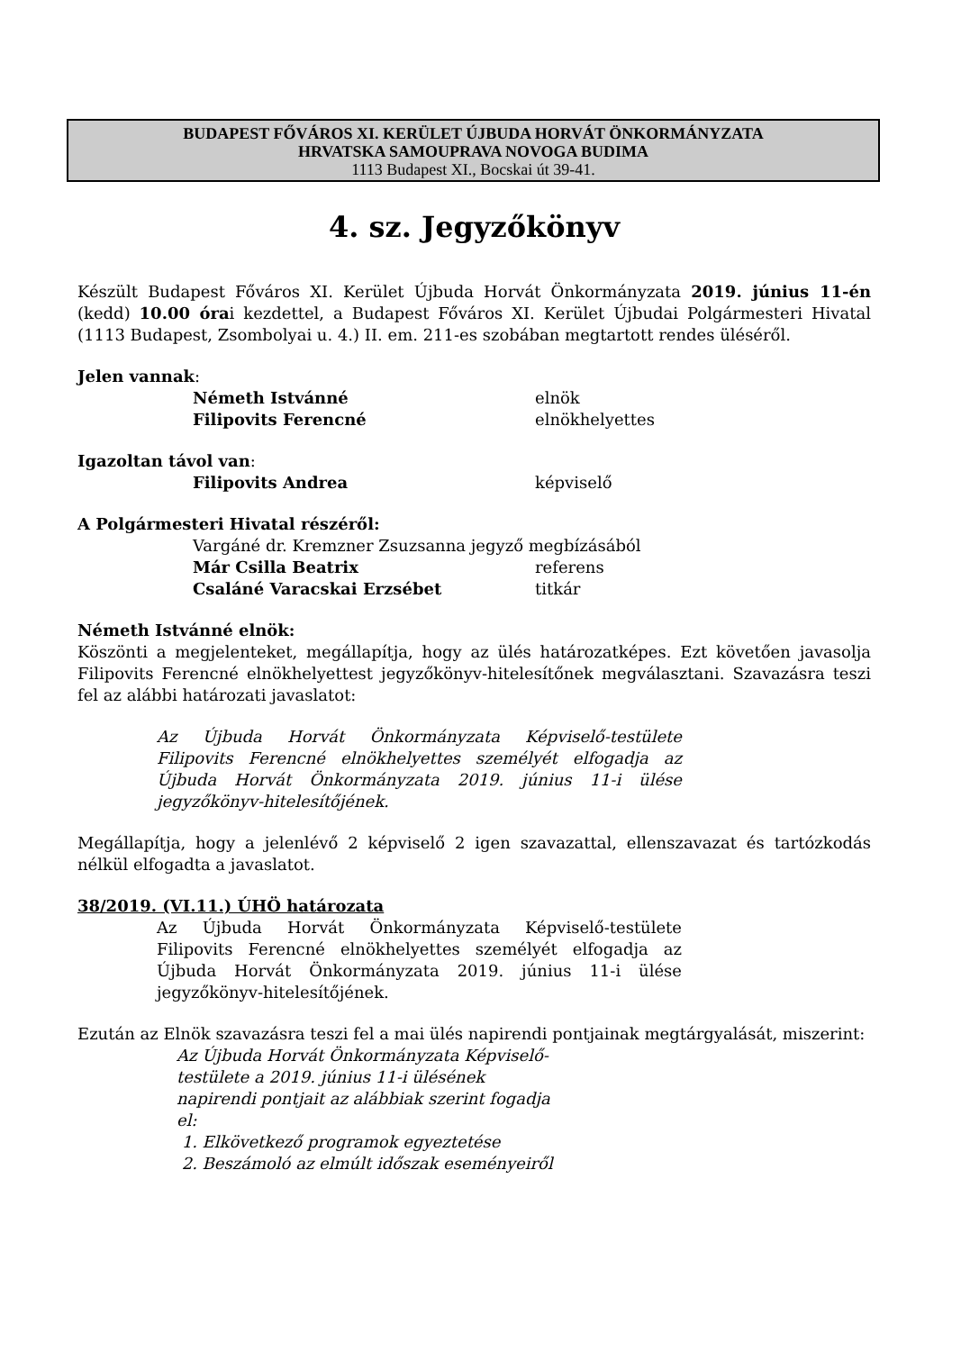BUDAPEST FŐVÁROS XI. KERÜLET ÚJBUDA HORVÁT ÖNKORMÁNYZATA
HRVATSKA SAMOUPRAVA NOVOGA BUDIMA
1113 Budapest XI., Bocskai út 39-41.
4. sz. Jegyzőkönyv
Készült Budapest Főváros XI. Kerület Újbuda Horvát Önkormányzata 2019. június 11-én (kedd) 10.00 órai kezdettel, a Budapest Főváros XI. Kerület Újbudai Polgármesteri Hivatal (1113 Budapest, Zsombolyai u. 4.) II. em. 211-es szobában megtartott rendes üléséről.
Jelen vannak:
Németh Istvánné elnök
Filipovits Ferencné elnökhelyettes
Igazoltan távol van:
Filipovits Andrea képviselő
A Polgármesteri Hivatal részéről:
Vargáné dr. Kremzner Zsuzsanna jegyző megbízásából
Már Csilla Beatrix referens
Csaláné Varacskai Erzsébet titkár
Németh Istvánné elnök:
Köszönti a megjelenteket, megállapítja, hogy az ülés határozatképes. Ezt követően javasolja Filipovits Ferencné elnökhelyettest jegyzőkönyv-hitelesítőnek megválasztani. Szavazásra teszi fel az alábbi határozati javaslatot:
Az Újbuda Horvát Önkormányzata Képviselő-testülete Filipovits Ferencné elnökhelyettes személyét elfogadja az Újbuda Horvát Önkormányzata 2019. június 11-i ülése jegyzőkönyv-hitelesítőjének.
Megállapítja, hogy a jelenlévő 2 képviselő 2 igen szavazattal, ellenszavazat és tartózkodás nélkül elfogadta a javaslatot.
38/2019. (VI.11.) ÚHÖ határozata
Az Újbuda Horvát Önkormányzata Képviselő-testülete Filipovits Ferencné elnökhelyettes személyét elfogadja az Újbuda Horvát Önkormányzata 2019. június 11-i ülése jegyzőkönyv-hitelesítőjének.
Ezután az Elnök szavazásra teszi fel a mai ülés napirendi pontjainak megtárgyalását, miszerint:
Az Újbuda Horvát Önkormányzata Képviselő-testülete a 2019. június 11-i ülésének napirendi pontjait az alábbiak szerint fogadja el:
1. Elkövetkező programok egyeztetése
2. Beszámoló az elmúlt időszak eseményeiről